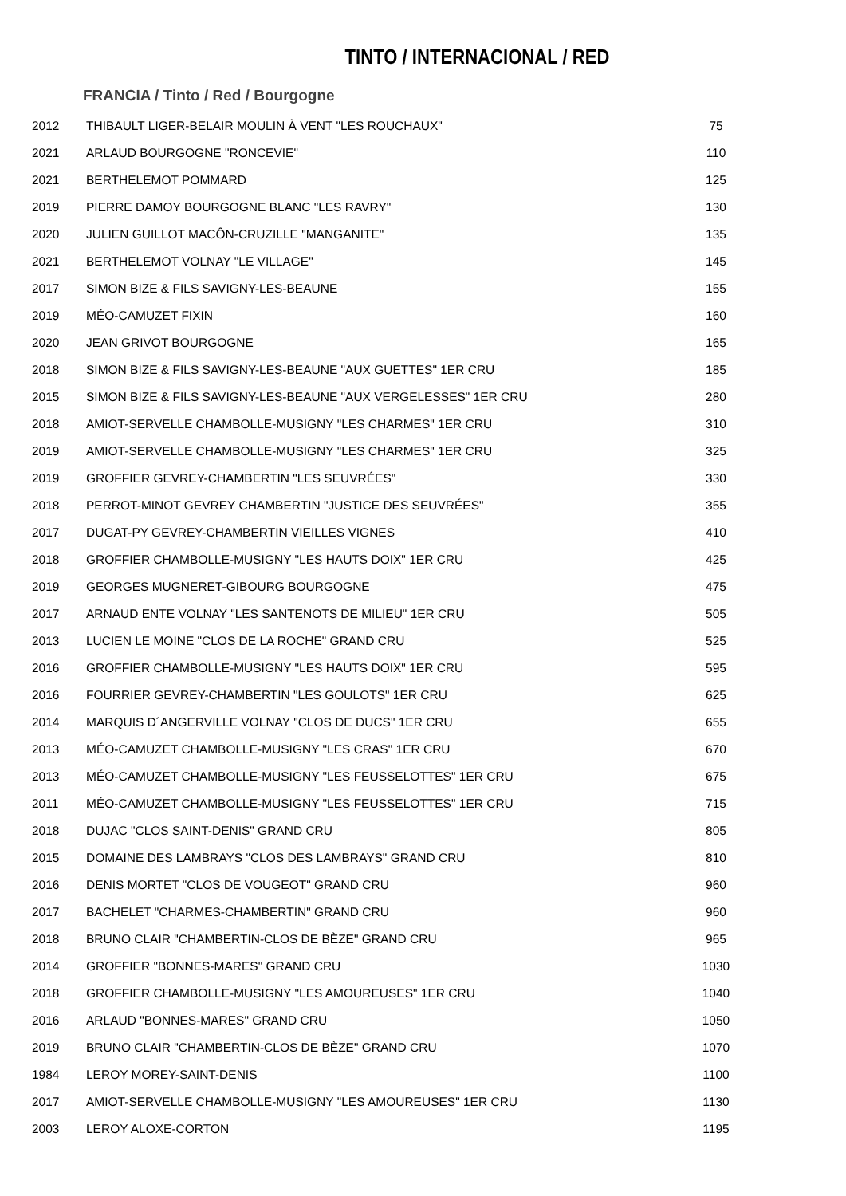TINTO / INTERNACIONAL / RED
FRANCIA / Tinto / Red / Bourgogne
| 2012 | THIBAULT LIGER-BELAIR MOULIN À VENT "LES ROUCHAUX" | 75 |
| 2021 | ARLAUD BOURGOGNE "RONCEVIE" | 110 |
| 2021 | BERTHELEMOT POMMARD | 125 |
| 2019 | PIERRE DAMOY BOURGOGNE BLANC "LES RAVRY" | 130 |
| 2020 | JULIEN GUILLOT MACÔN-CRUZILLE "MANGANITE" | 135 |
| 2021 | BERTHELEMOT VOLNAY "LE VILLAGE" | 145 |
| 2017 | SIMON BIZE & FILS SAVIGNY-LES-BEAUNE | 155 |
| 2019 | MÉO-CAMUZET FIXIN | 160 |
| 2020 | JEAN GRIVOT BOURGOGNE | 165 |
| 2018 | SIMON BIZE & FILS SAVIGNY-LES-BEAUNE "AUX GUETTES" 1ER CRU | 185 |
| 2015 | SIMON BIZE & FILS SAVIGNY-LES-BEAUNE "AUX VERGELESSES" 1ER CRU | 280 |
| 2018 | AMIOT-SERVELLE CHAMBOLLE-MUSIGNY "LES CHARMES" 1ER CRU | 310 |
| 2019 | AMIOT-SERVELLE CHAMBOLLE-MUSIGNY "LES CHARMES" 1ER CRU | 325 |
| 2019 | GROFFIER GEVREY-CHAMBERTIN "LES SEUVRÉES" | 330 |
| 2018 | PERROT-MINOT GEVREY CHAMBERTIN "JUSTICE DES SEUVRÉES" | 355 |
| 2017 | DUGAT-PY GEVREY-CHAMBERTIN VIEILLES VIGNES | 410 |
| 2018 | GROFFIER CHAMBOLLE-MUSIGNY "LES HAUTS DOIX" 1ER CRU | 425 |
| 2019 | GEORGES MUGNERET-GIBOURG BOURGOGNE | 475 |
| 2017 | ARNAUD ENTE VOLNAY "LES SANTENOTS DE MILIEU" 1ER CRU | 505 |
| 2013 | LUCIEN LE MOINE "CLOS DE LA ROCHE" GRAND CRU | 525 |
| 2016 | GROFFIER CHAMBOLLE-MUSIGNY "LES HAUTS DOIX" 1ER CRU | 595 |
| 2016 | FOURRIER GEVREY-CHAMBERTIN "LES GOULOTS" 1ER CRU | 625 |
| 2014 | MARQUIS D´ANGERVILLE VOLNAY "CLOS DE DUCS" 1ER CRU | 655 |
| 2013 | MÉO-CAMUZET CHAMBOLLE-MUSIGNY "LES CRAS" 1ER CRU | 670 |
| 2013 | MÉO-CAMUZET CHAMBOLLE-MUSIGNY "LES FEUSSELOTTES" 1ER CRU | 675 |
| 2011 | MÉO-CAMUZET CHAMBOLLE-MUSIGNY "LES FEUSSELOTTES" 1ER CRU | 715 |
| 2018 | DUJAC "CLOS SAINT-DENIS" GRAND CRU | 805 |
| 2015 | DOMAINE DES LAMBRAYS "CLOS DES LAMBRAYS" GRAND CRU | 810 |
| 2016 | DENIS MORTET "CLOS DE VOUGEOT" GRAND CRU | 960 |
| 2017 | BACHELET "CHARMES-CHAMBERTIN" GRAND CRU | 960 |
| 2018 | BRUNO CLAIR "CHAMBERTIN-CLOS DE BÈZE" GRAND CRU | 965 |
| 2014 | GROFFIER "BONNES-MARES" GRAND CRU | 1030 |
| 2018 | GROFFIER CHAMBOLLE-MUSIGNY "LES AMOUREUSES" 1ER CRU | 1040 |
| 2016 | ARLAUD "BONNES-MARES" GRAND CRU | 1050 |
| 2019 | BRUNO CLAIR "CHAMBERTIN-CLOS DE BÈZE" GRAND CRU | 1070 |
| 1984 | LEROY MOREY-SAINT-DENIS | 1100 |
| 2017 | AMIOT-SERVELLE CHAMBOLLE-MUSIGNY "LES AMOUREUSES" 1ER CRU | 1130 |
| 2003 | LEROY ALOXE-CORTON | 1195 |